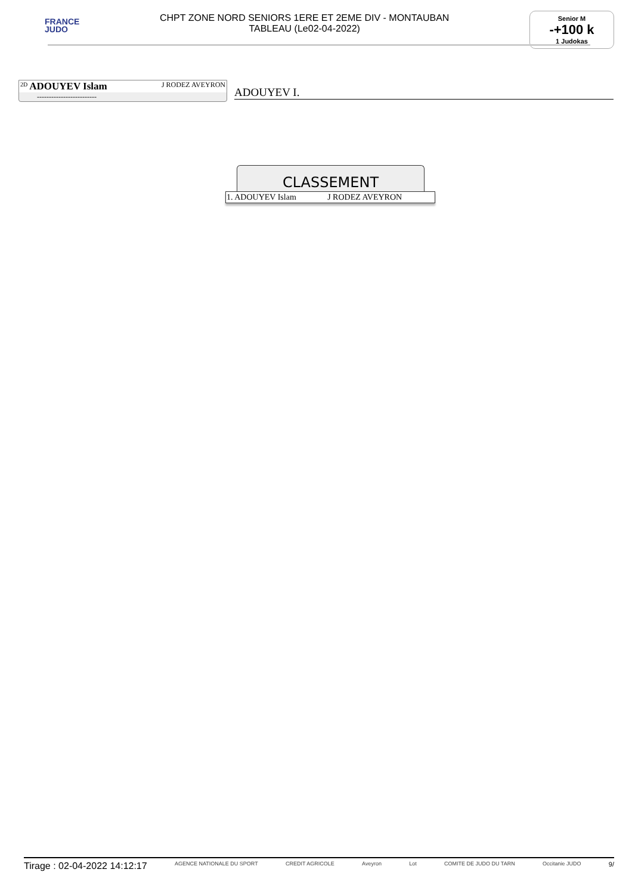FRANCE
JUDO
CHPT ZONE NORD SENIORS 1ERE ET 2EME DIV - MONTAUBAN
TABLEAU (Le02-04-2022)
Senior M
-+100 k
1 Judokas
<sup>2D</sup> ADOUYEV Islam J RODEZ AVEYRON
-------------------------
ADOUYEV I.
CLASSEMENT
| 1. ADOUYEV Islam | J RODEZ AVEYRON |
Tirage : 02-04-2022 14:12:17 AGENCE NATIONALE DU SPORT CREDIT AGRICOLE Aveyron Lot COMITE DE JUDO DU TARN Occitanie JUDO 9/